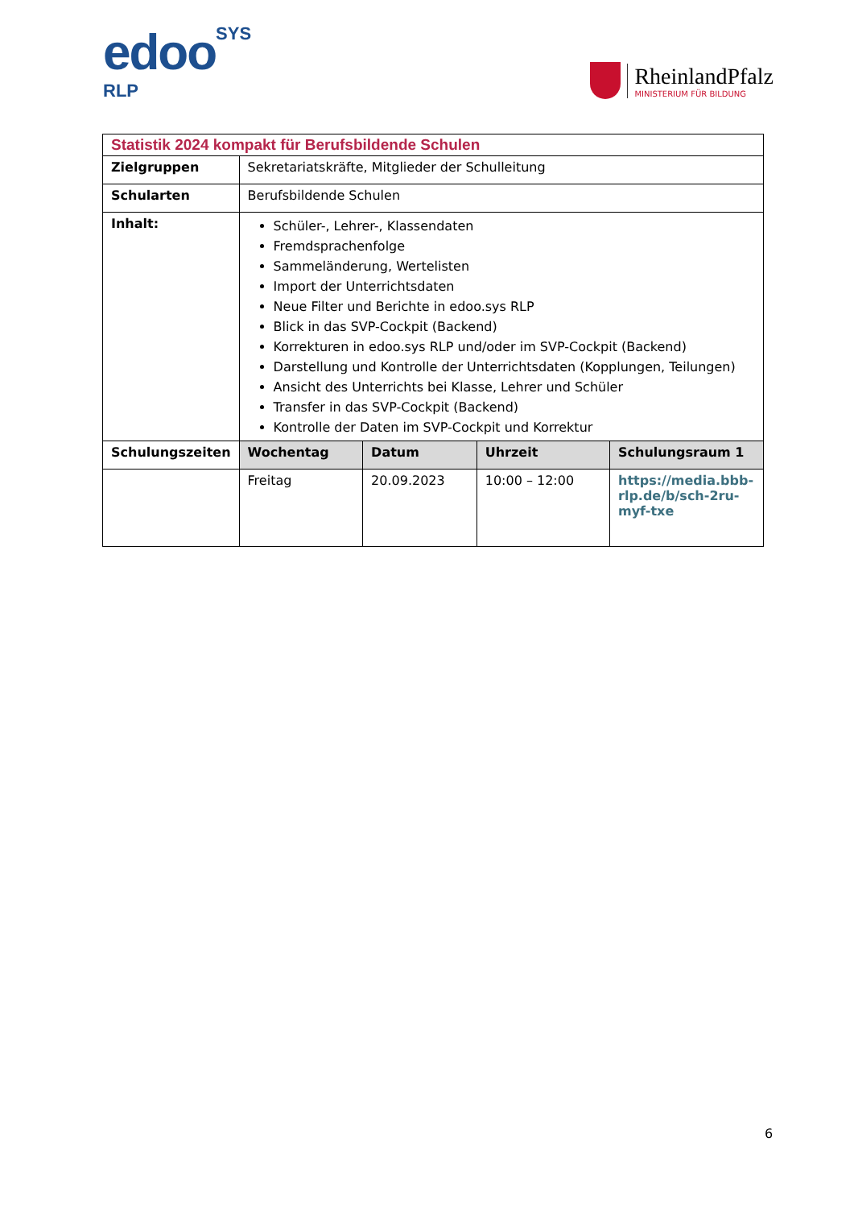edooSYS
RLP
RheinlandPfalz
MINISTERIUM FÜR BILDUNG
| Statistik 2024 kompakt für Berufsbildende Schulen | | | | |
| Zielgruppen | Sekretariatskräfte, Mitglieder der Schulleitung | | | |
| Schularten | Berufsbildende Schulen | | | |
| Inhalt: | Schüler-, Lehrer-, Klassendaten Fremdsprachenfolge Sammeländerung, Wertelisten Import der Unterrichtsdaten Neue Filter und Berichte in edoo.sys RLP Blick in das SVP-Cockpit (Backend) Korrekturen in edoo.sys RLP und/oder im SVP-Cockpit (Backend) Darstellung und Kontrolle der Unterrichtsdaten (Kopplungen, Teilungen) Ansicht des Unterrichts bei Klasse, Lehrer und Schüler Transfer in das SVP-Cockpit (Backend) Kontrolle der Daten im SVP-Cockpit und Korrektur | | | |
| Schulungszeiten | Wochentag | Datum | Uhrzeit | Schulungsraum 1 |
| | Freitag | 20.09.2023 | 10:00 – 12:00 | https://media.bbb-rlp.de/b/sch-2ru-myf-txe |
6